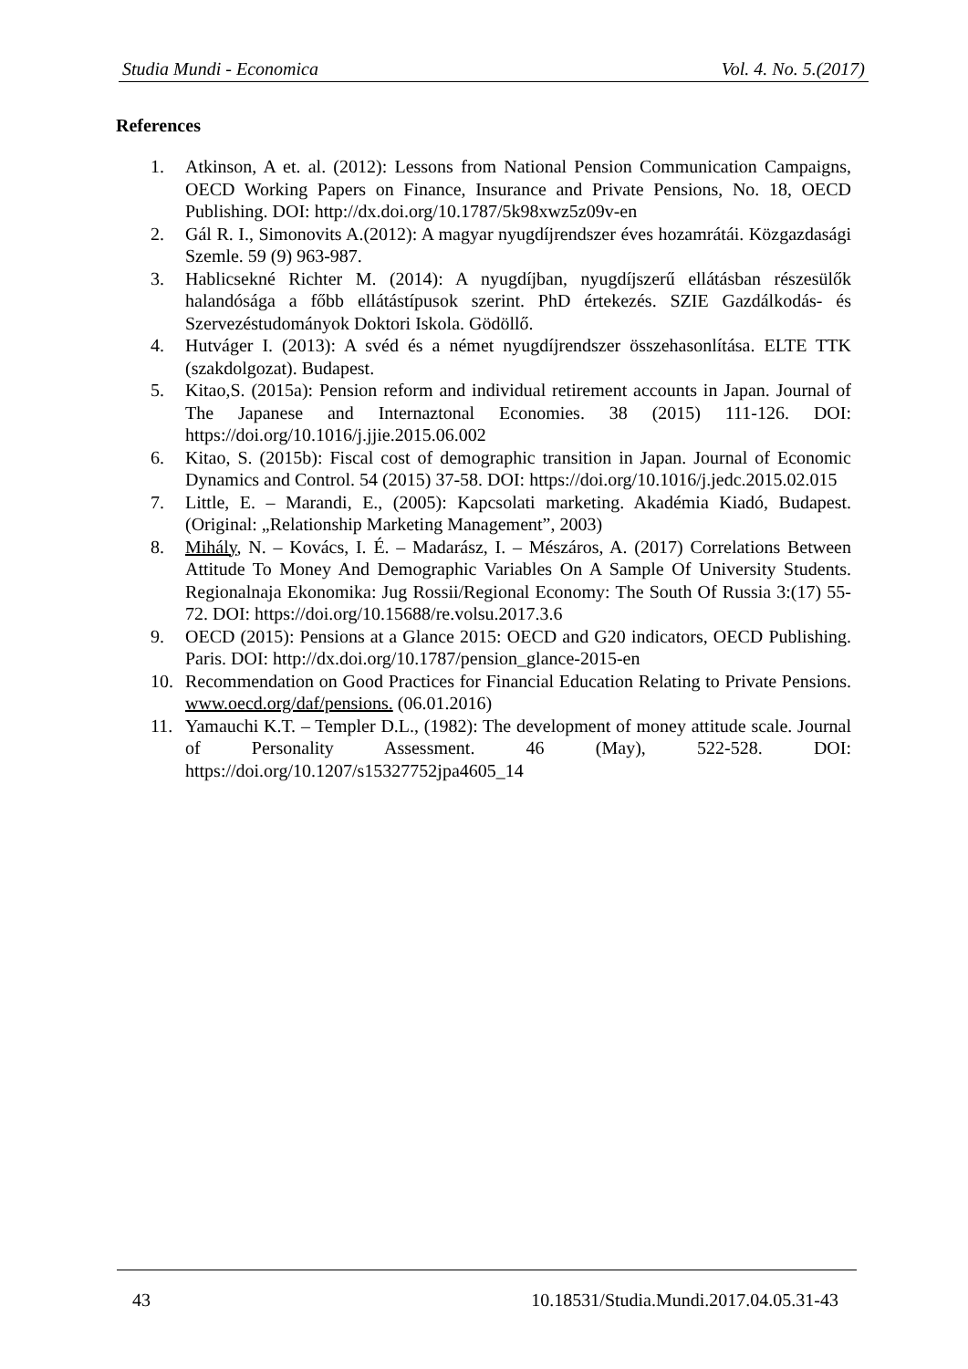Studia Mundi - Economica Vol. 4. No. 5.(2017)
References
1. Atkinson, A et. al. (2012): Lessons from National Pension Communication Campaigns, OECD Working Papers on Finance, Insurance and Private Pensions, No. 18, OECD Publishing. DOI: http://dx.doi.org/10.1787/5k98xwz5z09v-en
2. Gál R. I., Simonovits A.(2012): A magyar nyugdíjrendszer éves hozamrátái. Közgazdasági Szemle. 59 (9) 963-987.
3. Hablicsekné Richter M. (2014): A nyugdíjban, nyugdíjszerű ellátásban részesülők halandósága a főbb ellátástípusok szerint. PhD értekezés. SZIE Gazdálkodás- és Szervezéstudományok Doktori Iskola. Gödöllő.
4. Hutváger I. (2013): A svéd és a német nyugdíjrendszer összehasonlítása. ELTE TTK (szakdolgozat). Budapest.
5. Kitao,S. (2015a): Pension reform and individual retirement accounts in Japan. Journal of The Japanese and Internaztonal Economies. 38 (2015) 111-126. DOI: https://doi.org/10.1016/j.jjie.2015.06.002
6. Kitao, S. (2015b): Fiscal cost of demographic transition in Japan. Journal of Economic Dynamics and Control. 54 (2015) 37-58. DOI: https://doi.org/10.1016/j.jedc.2015.02.015
7. Little, E. – Marandi, E., (2005): Kapcsolati marketing. Akadémia Kiadó, Budapest. (Original: „Relationship Marketing Management”, 2003)
8. Mihály, N. – Kovács, I. É. – Madarász, I. – Mészáros, A. (2017) Correlations Between Attitude To Money And Demographic Variables On A Sample Of University Students. Regionalnaja Ekonomika: Jug Rossii/Regional Economy: The South Of Russia 3:(17) 55-72. DOI: https://doi.org/10.15688/re.volsu.2017.3.6
9. OECD (2015): Pensions at a Glance 2015: OECD and G20 indicators, OECD Publishing. Paris. DOI: http://dx.doi.org/10.1787/pension_glance-2015-en
10. Recommendation on Good Practices for Financial Education Relating to Private Pensions. www.oecd.org/daf/pensions. (06.01.2016)
11. Yamauchi K.T. – Templer D.L., (1982): The development of money attitude scale. Journal of Personality Assessment. 46 (May), 522-528. DOI: https://doi.org/10.1207/s15327752jpa4605_14
43
10.18531/Studia.Mundi.2017.04.05.31-43